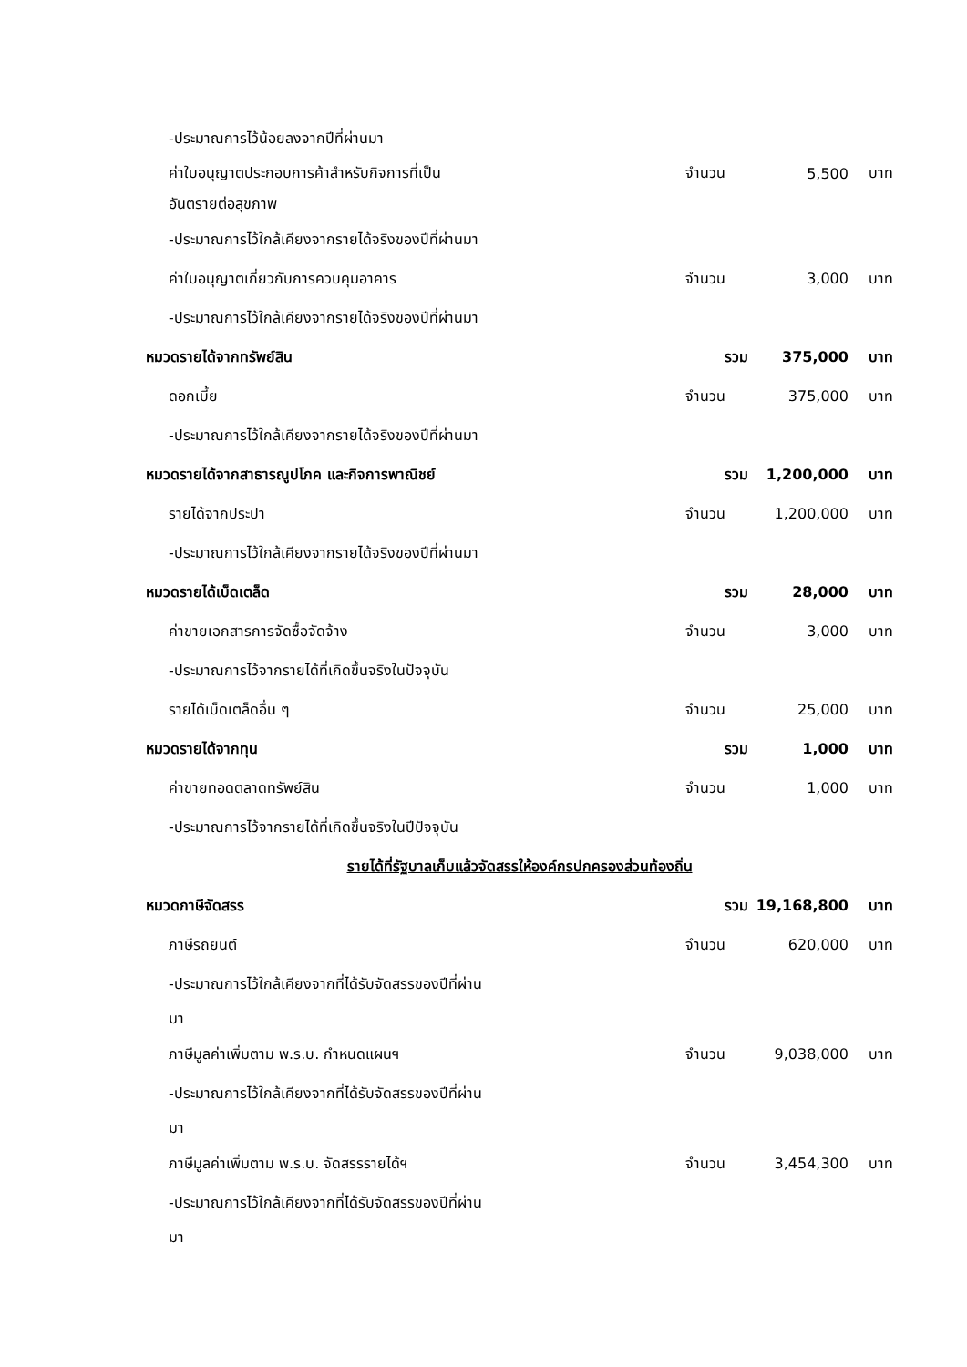| -ประมาณการไว้น้อยลงจากปีที่ผ่านมา | | | |
| ค่าใบอนุญาตประกอบการค้าสำหรับกิจการที่เป็น | จำนวน | 5,500 | บาท |
| อันตรายต่อสุขภาพ | | | |
| -ประมาณการไว้ใกล้เคียงจากรายได้จริงของปีที่ผ่านมา | | | |
| ค่าใบอนุญาตเกี่ยวกับการควบคุมอาคาร | จำนวน | 3,000 | บาท |
| -ประมาณการไว้ใกล้เคียงจากรายได้จริงของปีที่ผ่านมา | | | |
| หมวดรายได้จากทรัพย์สิน | รวม | 375,000 | บาท |
| ดอกเบี้ย | จำนวน | 375,000 | บาท |
| -ประมาณการไว้ใกล้เคียงจากรายได้จริงของปีที่ผ่านมา | | | |
| หมวดรายได้จากสาธารณูปโภค และกิจการพาณิชย์ | รวม | 1,200,000 | บาท |
| รายได้จากประปา | จำนวน | 1,200,000 | บาท |
| -ประมาณการไว้ใกล้เคียงจากรายได้จริงของปีที่ผ่านมา | | | |
| หมวดรายได้เบ็ดเตล็ด | รวม | 28,000 | บาท |
| ค่าขายเอกสารการจัดซื้อจัดจ้าง | จำนวน | 3,000 | บาท |
| -ประมาณการไว้จากรายได้ที่เกิดขึ้นจริงในปัจจุบัน | | | |
| รายได้เบ็ดเตล็ดอื่น ๆ | จำนวน | 25,000 | บาท |
| หมวดรายได้จากทุน | รวม | 1,000 | บาท |
| ค่าขายทอดตลาดทรัพย์สิน | จำนวน | 1,000 | บาท |
| -ประมาณการไว้จากรายได้ที่เกิดขึ้นจริงในปีปัจจุบัน | | | |
| รายได้ที่รัฐบาลเก็บแล้วจัดสรรให้องค์กรปกครองส่วนท้องถิ่น | | | |
| หมวดภาษีจัดสรร | รวม | 19,168,800 | บาท |
| ภาษีรถยนต์ | จำนวน | 620,000 | บาท |
| -ประมาณการไว้ใกล้เคียงจากที่ได้รับจัดสรรของปีที่ผ่าน | | | |
| มา | | | |
| ภาษีมูลค่าเพิ่มตาม พ.ร.บ. กำหนดแผนฯ | จำนวน | 9,038,000 | บาท |
| -ประมาณการไว้ใกล้เคียงจากที่ได้รับจัดสรรของปีที่ผ่าน | | | |
| มา | | | |
| ภาษีมูลค่าเพิ่มตาม พ.ร.บ. จัดสรรรายได้ฯ | จำนวน | 3,454,300 | บาท |
| -ประมาณการไว้ใกล้เคียงจากที่ได้รับจัดสรรของปีที่ผ่าน | | | |
| มา | | | |